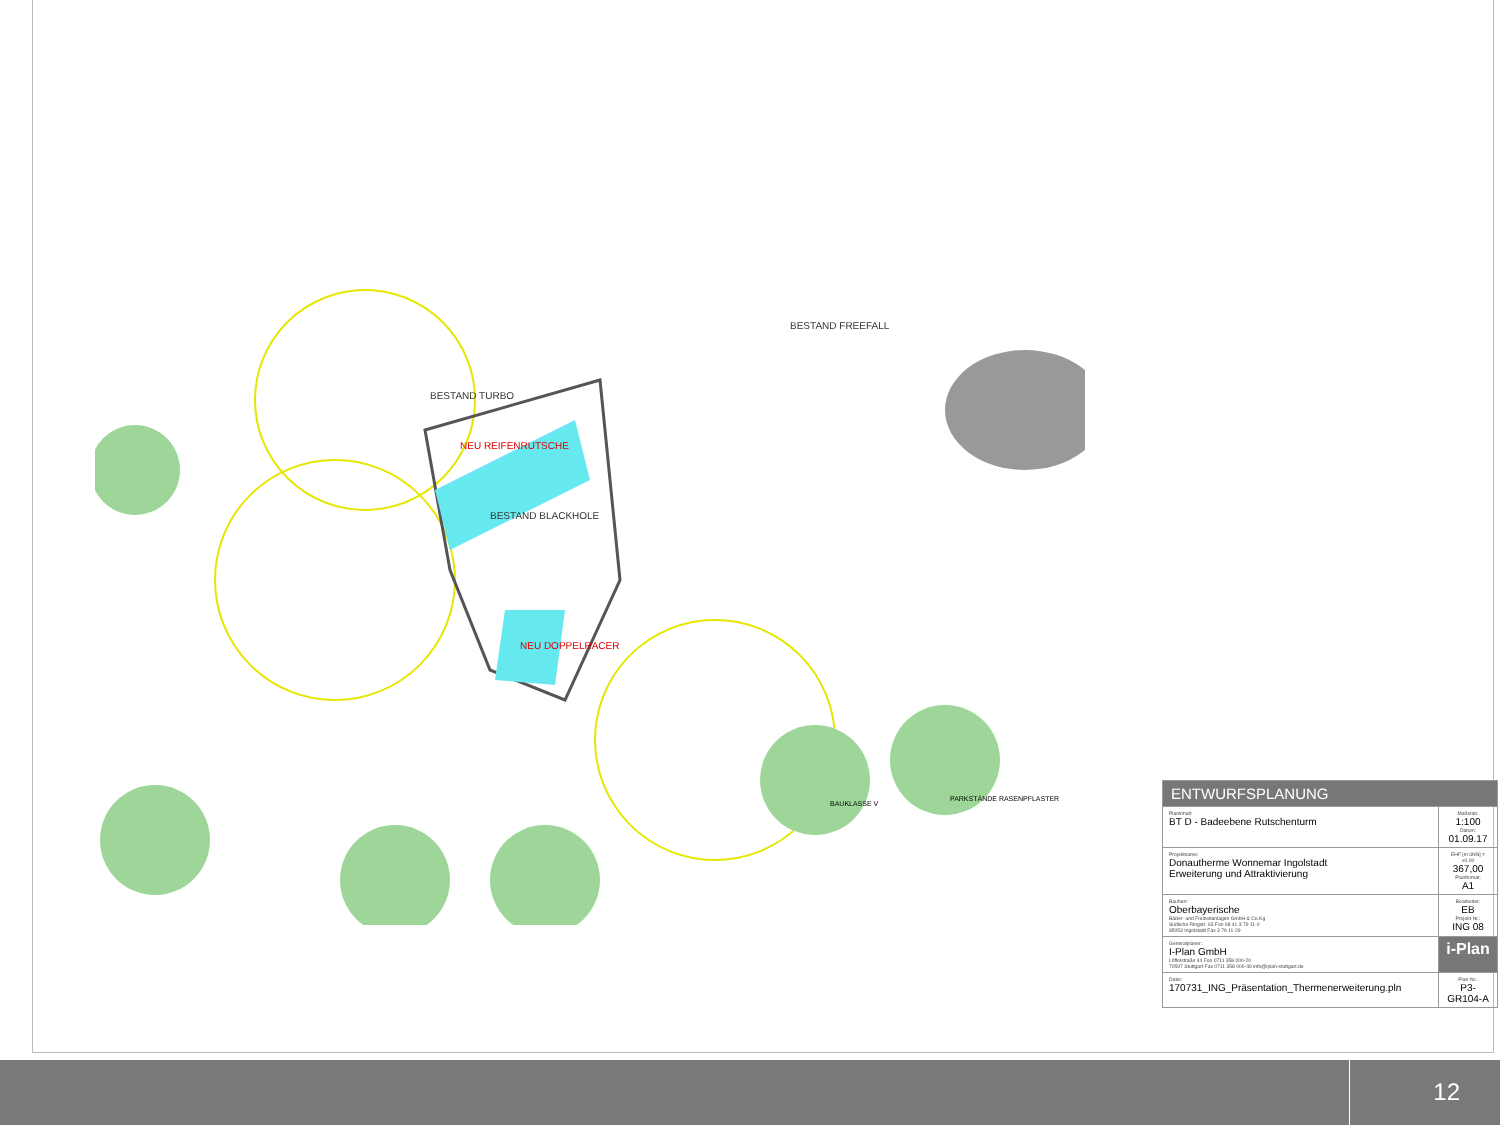BESTAND TURBO
NEU REIFENRUTSCHE
BESTAND BLACKHOLE
BESTAND FREEFALL
NEU DOPPELRACER
BAUKLASSE V
PARKSTÄNDE RASENPFLASTER
| ENTWURFSPLANUNG | |
| Planinhalt: BT D - Badeebene Rutschenturm | Maßstab: 1:100 Datum: 01.09.17 |
| Projektname: Donautherme Wonnemar Ingolstadt Erweiterung und Attraktivierung | EHF [m üNN] = ±0,00 367,00 Planformat: A1 |
| Bauherr: Oberbayerische Bäder- und Freizeitanlagen GmbH & Co.Kg Südliche Ringstr. 63 Fon 08 41 3 79 11-0 85053 Ingolstadt Fax 3 79 11-29 | Bearbeiter: EB Projekt-Nr.: ING 08 |
| Generalplaner: I-Plan GmbH Löffelstraße 44 Fon 0711 358 000-20 70597 Stuttgart Fax 0711 358 000-49 info@iplan-stuttgart.de | i-Plan |
| Datei: 170731_ING_Präsentation_Thermenerweiterung.pln | Plan-Nr.: P3-GR104-A |
12